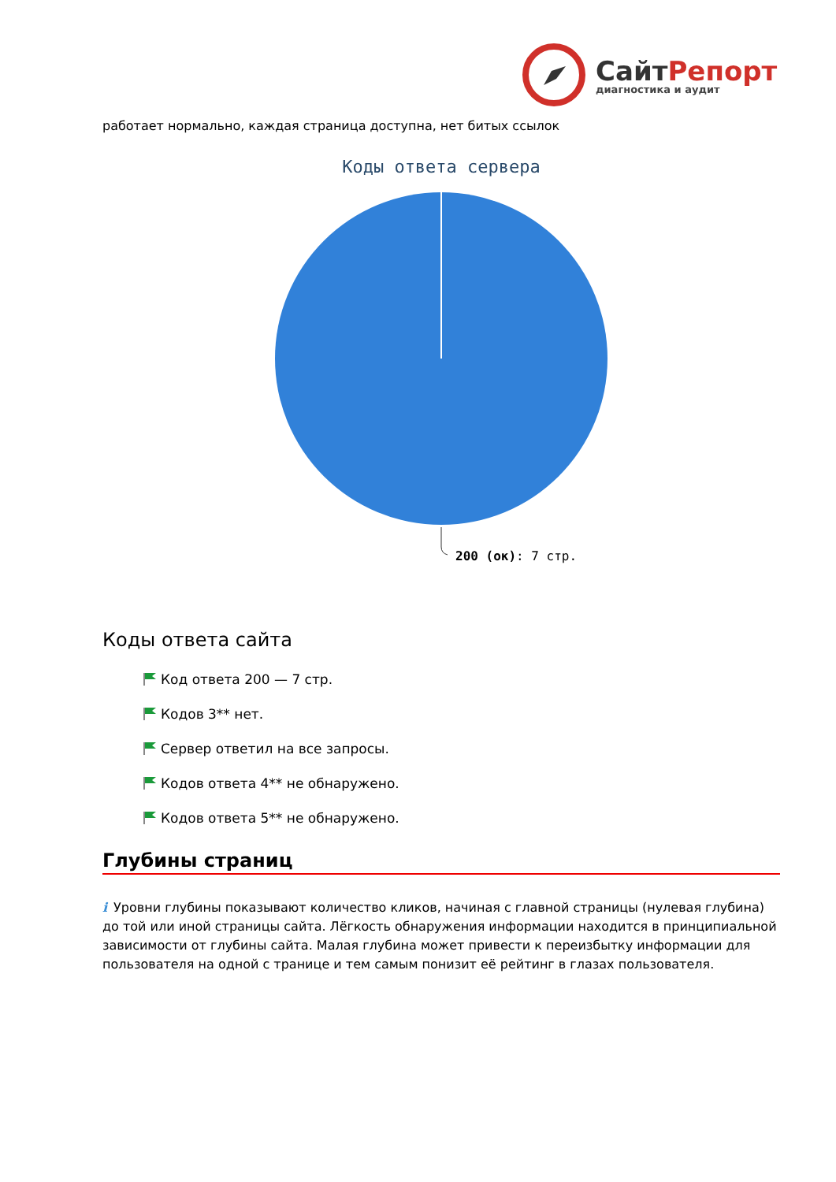СайтРепорт
диагностика и аудит
работает нормально, каждая страница доступна, нет битых ссылок
Коды ответа сервера
200 (ок): 7 стр.
Коды ответа сайта
Код ответа 200 — 7 стр.
Кодов 3** нет.
Сервер ответил на все запросы.
Кодов ответа 4** не обнаружено.
Кодов ответа 5** не обнаружено.
Глубины страниц
i Уровни глубины показывают количество кликов, начиная с главной страницы (нулевая глубина) до той или иной страницы сайта. Лёгкость обнаружения информации находится в принципиальной зависимости от глубины сайта. Малая глубина может привести к переизбытку информации для пользователя на одной с транице и тем самым понизит её рейтинг в глазах пользователя.